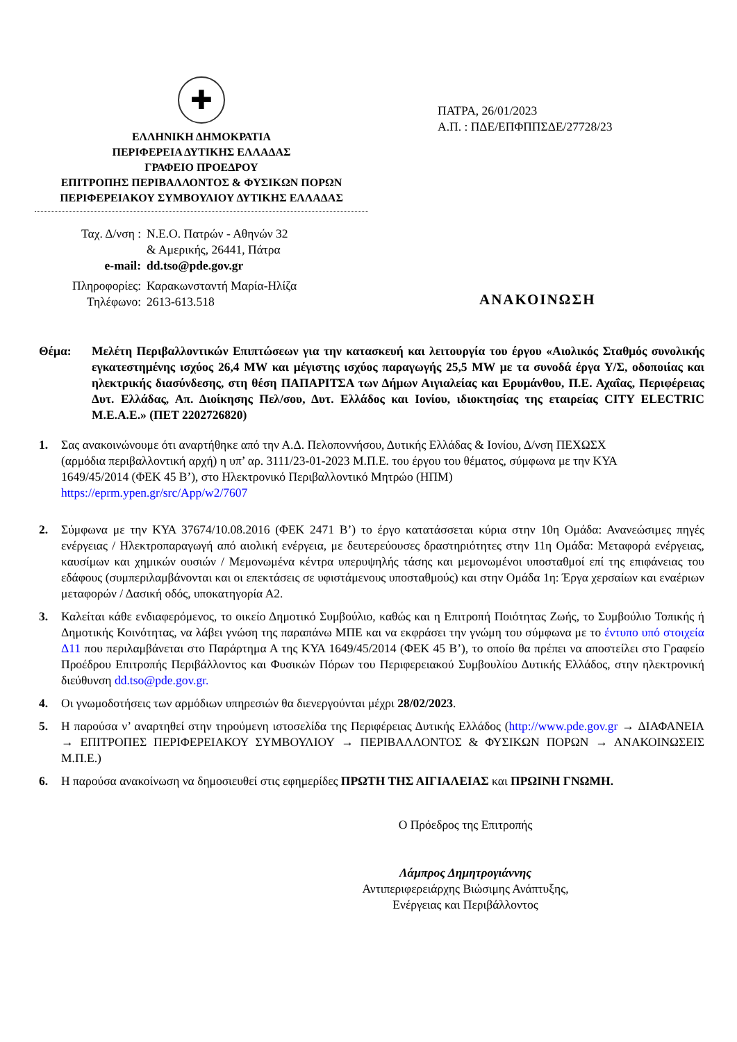✚
ΕΛΛΗΝΙΚΗ ΔΗΜΟΚΡΑΤΙΑ
ΠΕΡΙΦΕΡΕΙΑ ΔΥΤΙΚΗΣ ΕΛΛΑΔΑΣ
ΓΡΑΦΕΙΟ ΠΡΟΕΔΡΟΥ
ΕΠΙΤΡΟΠΗΣ ΠΕΡΙΒΑΛΛΟΝΤΟΣ & ΦΥΣΙΚΩΝ ΠΟΡΩΝ
ΠΕΡΙΦΕΡΕΙΑΚΟΥ ΣΥΜΒΟΥΛΙΟΥ ΔΥΤΙΚΗΣ ΕΛΛΑΔΑΣ
ΠΑΤΡΑ, 26/01/2023
Α.Π. : ΠΔΕ/ΕΠΦΠΠΣΔΕ/27728/23
| Ταχ. Δ/νση : | Ν.Ε.Ο. Πατρών - Αθηνών 32 & Αμερικής, 26441, Πάτρα |
| e-mail: | dd.tso@pde.gov.gr |
| Πληροφορίες: | Καρακωνσταντή Μαρία-Ηλίζα |
| Τηλέφωνο: | 2613-613.518 |
ΑΝΑΚΟΙΝΩΣΗ
Θέμα: Μελέτη Περιβαλλοντικών Επιπτώσεων για την κατασκευή και λειτουργία του έργου «Αιολικός Σταθμός συνολικής εγκατεστημένης ισχύος 26,4 MW και μέγιστης ισχύος παραγωγής 25,5 MW με τα συνοδά έργα Υ/Σ, οδοποιίας και ηλεκτρικής διασύνδεσης, στη θέση ΠΑΠΑΡΙΤΣΑ των Δήμων Αιγιαλείας και Ερυμάνθου, Π.Ε. Αχαΐας, Περιφέρειας Δυτ. Ελλάδας, Απ. Διοίκησης Πελ/σου, Δυτ. Ελλάδος και Ιονίου, ιδιοκτησίας της εταιρείας CITY ELECTRIC M.E.A.E.» (ΠΕΤ 2202726820)
1. Σας ανακοινώνουμε ότι αναρτήθηκε από την Α.Δ. Πελοποννήσου, Δυτικής Ελλάδας & Ιονίου, Δ/νση ΠΕΧΩΣΧ (αρμόδια περιβαλλοντική αρχή) η υπ’ αρ. 3111/23-01-2023 Μ.Π.Ε. του έργου του θέματος, σύμφωνα με την ΚΥΑ 1649/45/2014 (ΦΕΚ 45 Β’), στο Ηλεκτρονικό Περιβαλλοντικό Μητρώο (ΗΠΜ) https://eprm.ypen.gr/src/App/w2/7607
2. Σύμφωνα με την ΚΥΑ 37674/10.08.2016 (ΦΕΚ 2471 Β’) το έργο κατατάσσεται κύρια στην 10η Ομάδα: Ανανεώσιμες πηγές ενέργειας / Ηλεκτροπαραγωγή από αιολική ενέργεια, με δευτερεύουσες δραστηριότητες στην 11η Ομάδα: Μεταφορά ενέργειας, καυσίμων και χημικών ουσιών / Μεμονωμένα κέντρα υπερυψηλής τάσης και μεμονωμένοι υποσταθμοί επί της επιφάνειας του εδάφους (συμπεριλαμβάνονται και οι επεκτάσεις σε υφιστάμενους υποσταθμούς) και στην Ομάδα 1η: Έργα χερσαίων και εναέριων μεταφορών / Δασική οδός, υποκατηγορία Α2.
3. Καλείται κάθε ενδιαφερόμενος, το οικείο Δημοτικό Συμβούλιο, καθώς και η Επιτροπή Ποιότητας Ζωής, το Συμβούλιο Τοπικής ή Δημοτικής Κοινότητας, να λάβει γνώση της παραπάνω ΜΠΕ και να εκφράσει την γνώμη του σύμφωνα με το έντυπο υπό στοιχεία Δ11 που περιλαμβάνεται στο Παράρτημα Α της ΚΥΑ 1649/45/2014 (ΦΕΚ 45 Β’), το οποίο θα πρέπει να αποστείλει στο Γραφείο Προέδρου Επιτροπής Περιβάλλοντος και Φυσικών Πόρων του Περιφερειακού Συμβουλίου Δυτικής Ελλάδος, στην ηλεκτρονική διεύθυνση dd.tso@pde.gov.gr.
4. Οι γνωμοδοτήσεις των αρμόδιων υπηρεσιών θα διενεργούνται μέχρι 28/02/2023.
5. Η παρούσα ν’ αναρτηθεί στην τηρούμενη ιστοσελίδα της Περιφέρειας Δυτικής Ελλάδος (http://www.pde.gov.gr → ΔΙΑΦΑΝΕΙΑ → ΕΠΙΤΡΟΠΕΣ ΠΕΡΙΦΕΡΕΙΑΚΟΥ ΣΥΜΒΟΥΛΙΟΥ → ΠΕΡΙΒΑΛΛΟΝΤΟΣ & ΦΥΣΙΚΩΝ ΠΟΡΩΝ → ΑΝΑΚΟΙΝΩΣΕΙΣ Μ.Π.Ε.)
6. Η παρούσα ανακοίνωση να δημοσιευθεί στις εφημερίδες ΠΡΩΤΗ ΤΗΣ ΑΙΓΙΑΛΕΙΑΣ και ΠΡΩΙΝΗ ΓΝΩΜΗ.
Ο Πρόεδρος της Επιτροπής
Λάμπρος Δημητρογιάννης
Αντιπεριφερειάρχης Βιώσιμης Ανάπτυξης,
Ενέργειας και Περιβάλλοντος